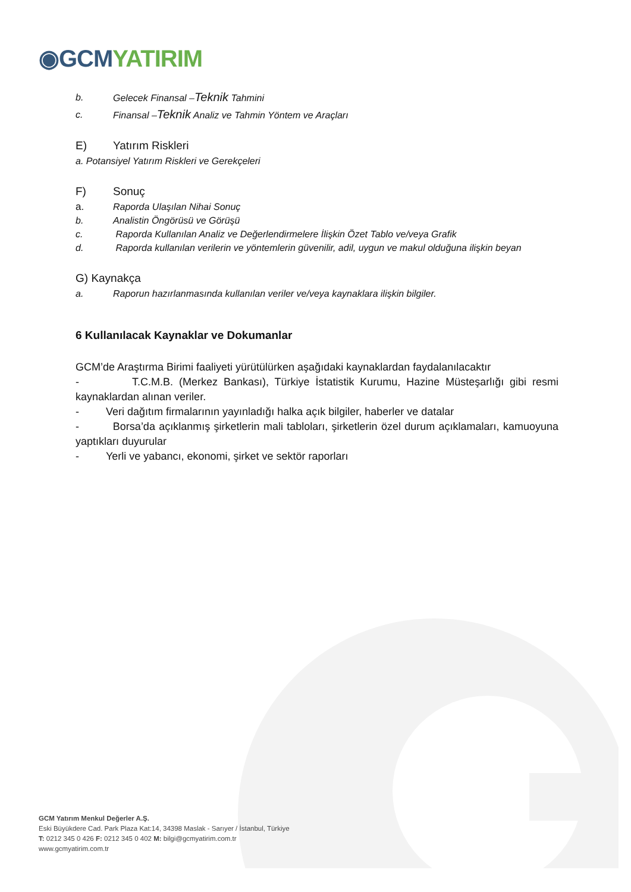◉GCM YATIRIM
b. Gelecek Finansal –Teknik Tahmini
c. Finansal –Teknik Analiz ve Tahmin Yöntem ve Araçları
E) Yatırım Riskleri
a. Potansiyel Yatırım Riskleri ve Gerekçeleri
F) Sonuç
a. Raporda Ulaşılan Nihai Sonuç
b. Analistin Öngörüsü ve Görüşü
c. Raporda Kullanılan Analiz ve Değerlendirmelere İlişkin Özet Tablo ve/veya Grafik
d. Raporda kullanılan verilerin ve yöntemlerin güvenilir, adil, uygun ve makul olduğuna ilişkin beyan
G) Kaynakça
a. Raporun hazırlanmasında kullanılan veriler ve/veya kaynaklara ilişkin bilgiler.
6 Kullanılacak Kaynaklar ve Dokumanlar
GCM’de Araştırma Birimi faaliyeti yürütülürken aşağıdaki kaynaklardan faydalanılacaktır
- T.C.M.B. (Merkez Bankası), Türkiye İstatistik Kurumu, Hazine Müsteşarlığı gibi resmi kaynaklardan alınan veriler.
- Veri dağıtım firmalarının yayınladığı halka açık bilgiler, haberler ve datalar
- Borsa’da açıklanmış şirketlerin mali tabloları, şirketlerin özel durum açıklamaları, kamuoyuna yaptıkları duyurular
- Yerli ve yabancı, ekonomi, şirket ve sektör raporları
GCM Yatırım Menkul Değerler A.Ş.
Eski Büyükdere Cad. Park Plaza Kat:14, 34398 Maslak - Sarıyer / İstanbul, Türkiye
T: 0212 345 0 426 F: 0212 345 0 402 M: bilgi@gcmyatirim.com.tr
www.gcmyatirim.com.tr